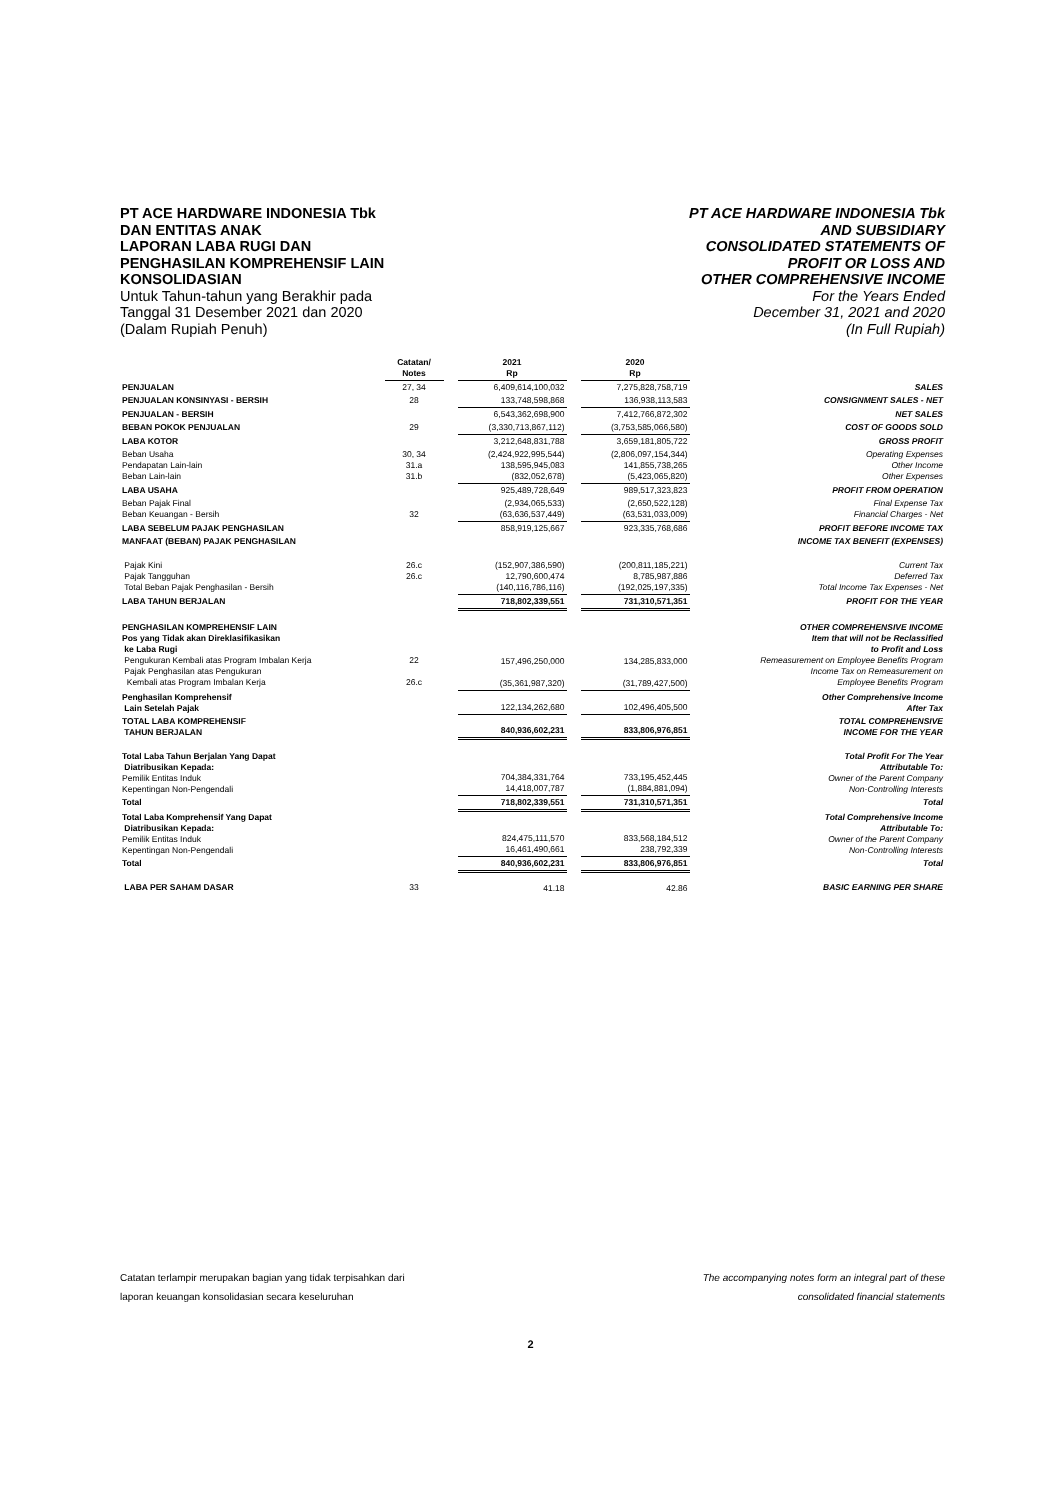PT ACE HARDWARE INDONESIA Tbk
DAN ENTITAS ANAK
LAPORAN LABA RUGI DAN
PENGHASILAN KOMPREHENSIF LAIN
KONSOLIDASIAN
Untuk Tahun-tahun yang Berakhir pada
Tanggal 31 Desember 2021 dan 2020
(Dalam Rupiah Penuh)
PT ACE HARDWARE INDONESIA Tbk
AND SUBSIDIARY
CONSOLIDATED STATEMENTS OF
PROFIT OR LOSS AND
OTHER COMPREHENSIVE INCOME
For the Years Ended
December 31, 2021 and 2020
(In Full Rupiah)
| | Catatan/ Notes | | 2021 Rp | | 2020 Rp | |
| --- | --- | --- | --- | --- | --- | --- |
| PENJUALAN | 27, 34 | | 6,409,614,100,032 | | 7,275,828,758,719 | SALES |
| PENJUALAN KONSINYASI - BERSIH | 28 | | 133,748,598,868 | | 136,938,113,583 | CONSIGNMENT SALES - NET |
| PENJUALAN - BERSIH | | | 6,543,362,698,900 | | 7,412,766,872,302 | NET SALES |
| BEBAN POKOK PENJUALAN | 29 | | (3,330,713,867,112) | | (3,753,585,066,580) | COST OF GOODS SOLD |
| LABA KOTOR | | | 3,212,648,831,788 | | 3,659,181,805,722 | GROSS PROFIT |
| Beban Usaha Pendapatan Lain-lain Beban Lain-lain | 30, 34 31.a 31.b | | (2,424,922,995,544) 138,595,945,083 (832,052,678) | | (2,806,097,154,344) 141,855,738,265 (5,423,065,820) | Operating Expenses Other Income Other Expenses |
| LABA USAHA | | | 925,489,728,649 | | 989,517,323,823 | PROFIT FROM OPERATION |
| Beban Pajak Final Beban Keuangan - Bersih | 32 | | (2,934,065,533) (63,636,537,449) | | (2,650,522,128) (63,531,033,009) | Final Expense Tax Financial Charges - Net |
| LABA SEBELUM PAJAK PENGHASILAN | | | 858,919,125,667 | | 923,335,768,686 | PROFIT BEFORE INCOME TAX |
| MANFAAT (BEBAN) PAJAK PENGHASILAN | | | | | | INCOME TAX BENEFIT (EXPENSES) |
| Pajak Kini Pajak Tangguhan Total Beban Pajak Penghasilan - Bersih | 26.c 26.c | | (152,907,386,590) 12,790,600,474 (140,116,786,116) | | (200,811,185,221) 8,785,987,886 (192,025,197,335) | Current Tax Deferred Tax Total Income Tax Expenses - Net |
| LABA TAHUN BERJALAN | | | 718,802,339,551 | | 731,310,571,351 | PROFIT FOR THE YEAR |
| PENGHASILAN KOMPREHENSIF LAIN Pos yang Tidak akan Direklasifikasikan ke Laba Rugi Pengukuran Kembali atas Program Imbalan Kerja Pajak Penghasilan atas Pengukuran Kembali atas Program Imbalan Kerja | 22 26.c | | 157,496,250,000 (35,361,987,320) | | 134,285,833,000 (31,789,427,500) | OTHER COMPREHENSIVE INCOME Item that will not be Reclassified to Profit and Loss Remeasurement on Employee Benefits Program Income Tax on Remeasurement on Employee Benefits Program |
| Penghasilan Komprehensif Lain Setelah Pajak | | | 122,134,262,680 | | 102,496,405,500 | Other Comprehensive Income After Tax |
| TOTAL LABA KOMPREHENSIF TAHUN BERJALAN | | | 840,936,602,231 | | 833,806,976,851 | TOTAL COMPREHENSIVE INCOME FOR THE YEAR |
| Total Laba Tahun Berjalan Yang Dapat Diatribusikan Kepada: Pemilik Entitas Induk Kepentingan Non-Pengendali | | | 704,384,331,764 14,418,007,787 | | 733,195,452,445 (1,884,881,094) | Total Profit For The Year Attributable To: Owner of the Parent Company Non-Controlling Interests |
| Total | | | 718,802,339,551 | | 731,310,571,351 | Total |
| Total Laba Komprehensif Yang Dapat Diatribusikan Kepada: Pemilik Entitas Induk Kepentingan Non-Pengendali | | | 824,475,111,570 16,461,490,661 | | 833,568,184,512 238,792,339 | Total Comprehensive Income Attributable To: Owner of the Parent Company Non-Controlling Interests |
| Total | | | 840,936,602,231 | | 833,806,976,851 | Total |
| LABA PER SAHAM DASAR | 33 | | 41.18 | | 42.86 | BASIC EARNING PER SHARE |
Catatan terlampir merupakan bagian yang tidak terpisahkan dari
laporan keuangan konsolidasian secara keseluruhan
The accompanying notes form an integral part of these
consolidated financial statements
2